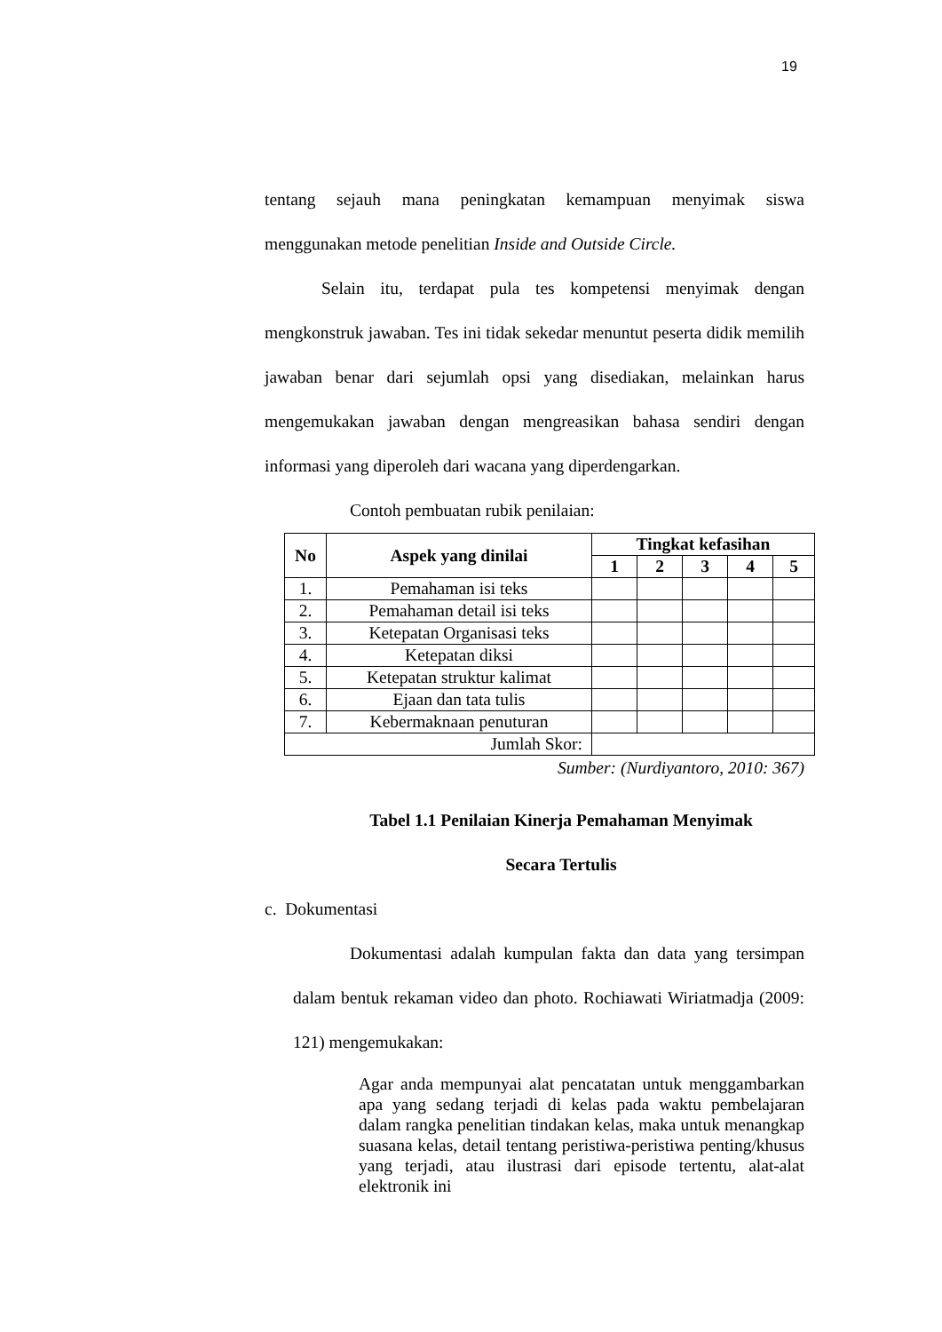19
tentang sejauh mana peningkatan kemampuan menyimak siswa menggunakan metode penelitian Inside and Outside Circle.
Selain itu, terdapat pula tes kompetensi menyimak dengan mengkonstruk jawaban. Tes ini tidak sekedar menuntut peserta didik memilih jawaban benar dari sejumlah opsi yang disediakan, melainkan harus mengemukakan jawaban dengan mengreasikan bahasa sendiri dengan informasi yang diperoleh dari wacana yang diperdengarkan.
Contoh pembuatan rubik penilaian:
| No | Aspek yang dinilai | Tingkat kefasihan | | | | |
| --- | --- | --- | --- | --- | --- | --- |
| | | 1 | 2 | 3 | 4 | 5 |
| 1. | Pemahaman isi teks | | | | | |
| 2. | Pemahaman detail isi teks | | | | | |
| 3. | Ketepatan Organisasi teks | | | | | |
| 4. | Ketepatan diksi | | | | | |
| 5. | Ketepatan struktur kalimat | | | | | |
| 6. | Ejaan dan tata tulis | | | | | |
| 7. | Kebermaknaan penuturan | | | | | |
| Jumlah Skor: | | | | | | |
Sumber: (Nurdiyantoro, 2010: 367)
Tabel 1.1 Penilaian Kinerja Pemahaman Menyimak
Secara Tertulis
c. Dokumentasi
Dokumentasi adalah kumpulan fakta dan data yang tersimpan dalam bentuk rekaman video dan photo. Rochiawati Wiriatmadja (2009: 121) mengemukakan:
Agar anda mempunyai alat pencatatan untuk menggambarkan apa yang sedang terjadi di kelas pada waktu pembelajaran dalam rangka penelitian tindakan kelas, maka untuk menangkap suasana kelas, detail tentang peristiwa-peristiwa penting/khusus yang terjadi, atau ilustrasi dari episode tertentu, alat-alat elektronik ini